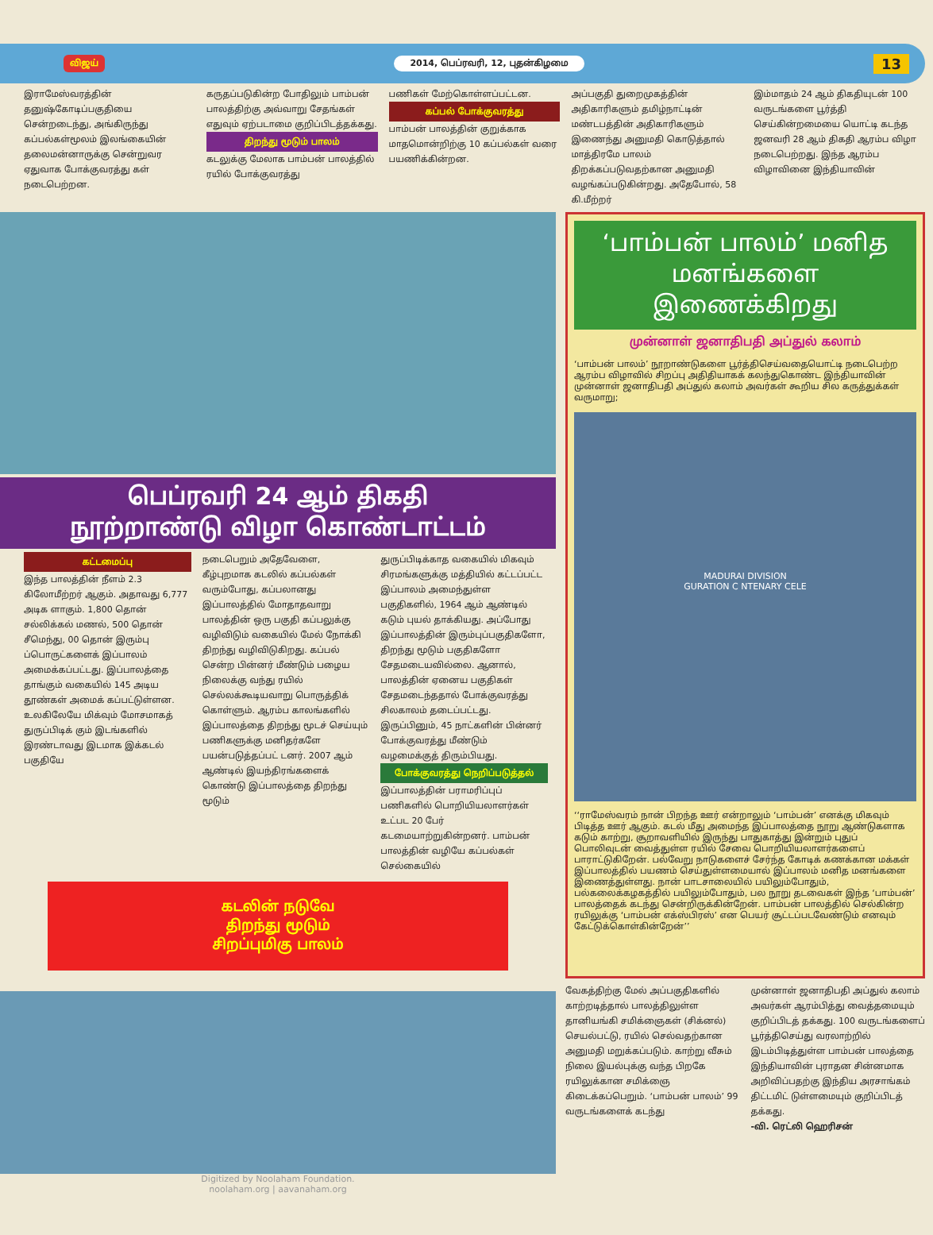விஜய் 2014, பெப்ரவரி, 12, புதன்கிழமை 13
இராமேஸ்வரத்தின் தனுஷ்கோடிப்பகுதியை சென்றடைந்து, அங்கிருந்து கப்பல்கள்மூலம் இலங்கையின் தலைமன்னாருக்கு சென்றுவர ஏதுவாக போக்குவரத்து கள் நடைபெற்றன.
கருதப்படுகின்ற போதிலும் பாம்பன் பாலத்திற்கு அவ்வாறு சேதங்கள் எதுவும் ஏற்படாமை குறிப்பிடத்தக்கது.
திறந்து மூடும் பாலம்
கடலுக்கு மேலாக பாம்பன் பாலத்தில் ரயில் போக்குவரத்து
பணிகள் மேற்கொள்ளப்பட்டன.
கப்பல் போக்குவரத்து
பாம்பன் பாலத்தின் குறுக்காக மாதமொன்றிற்கு 10 கப்பல்கள் வரை பயணிக்கின்றன.
அப்பகுதி துறைமுகத்தின் அதிகாரிகளும் தமிழ்நாட்டின் மண்டபத்தின் அதிகாரிகளும் இணைந்து அனுமதி கொடுத்தால் மாத்திரமே பாலம் திறக்கப்படுவதற்கான அனுமதி வழங்கப்படுகின்றது. அதேபோல், 58 கி.மீற்றர்
இம்மாதம் 24 ஆம் திகதியுடன் 100 வருடங்களை பூர்த்தி செய்கின்றமையை யொட்டி கடந்த ஜனவரி 28 ஆம் திகதி ஆரம்ப விழா நடைபெற்றது. இந்த ஆரம்ப விழாவினை இந்தியாவின்
பெப்ரவரி 24 ஆம் திகதி
நூற்றாண்டு விழா கொண்டாட்டம்
கட்டமைப்பு
இந்த பாலத்தின் நீளம் 2.3 கிலோமீற்றர் ஆகும். அதாவது 6,777 அடிக ளாகும். 1,800 தொன் சல்லிக்கல் மணல், 500 தொன் சீமெந்து, 00 தொன் இரும்பு ப்பொருட்களைக் இப்பாலம் அமைக்கப்பட்டது. இப்பாலத்தை தாங்கும் வகையில் 145 அடிய தூண்கள் அமைக் கப்பட்டுள்ளன. உலகிலேயே மிக்வும் மோசமாகத் துருப்பிடிக் கும் இடங்களில் இரண்டாவது இடமாக இக்கடல் பகுதியே
நடைபெறும் அதேவேளை, கீழ்புறமாக கடலில் கப்பல்கள் வரும்போது, கப்பலானது இப்பாலத்தில் மோதாதவாறு பாலத்தின் ஒரு பகுதி கப்பலுக்கு வழிவிடும் வகையில் மேல் நோக்கி திறந்து வழிவிடுகிறது. கப்பல் சென்ற பின்னர் மீண்டும் பழைய நிலைக்கு வந்து ரயில் செல்லக்கூடியவாறு பொருத்திக் கொள்ளும். ஆரம்ப காலங்களில் இப்பாலத்தை திறந்து மூடச் செய்யும் பணிகளுக்கு மனிதர்களே பயன்படுத்தப்பட் டனர். 2007 ஆம் ஆண்டில் இயந்திரங்களைக் கொண்டு இப்பாலத்தை திறந்து மூடும்
துருப்பிடிக்காத வகையில் மிகவும் சிரமங்களுக்கு மத்தியில் கட்டப்பட்ட இப்பாலம் அமைந்துள்ள பகுதிகளில், 1964 ஆம் ஆண்டில் கடும் புயல் தாக்கியது. அப்போது இப்பாலத்தின் இரும்புப்பகுதிகளோ, திறந்து மூடும் பகுதிகளோ சேதமடையவில்லை. ஆனால், பாலத்தின் ஏனைய பகுதிகள் சேதமடைந்ததால் போக்குவரத்து சிலகாலம் தடைப்பட்டது. இருப்பினும், 45 நாட்களின் பின்னர் போக்குவரத்து மீண்டும் வழமைக்குத் திரும்பியது.
போக்குவரத்து நெறிப்படுத்தல்
இப்பாலத்தின் பராமரிப்புப் பணிகளில் பொறியியலாளர்கள் உட்பட 20 பேர் கடமையாற்றுகின்றனர். பாம்பன் பாலத்தின் வழியே கப்பல்கள் செல்கையில்
கடலின் நடுவே
திறந்து மூடும்
சிறப்புமிகு பாலம்
‘பாம்பன் பாலம்’ மனித மனங்களை இணைக்கிறது
முன்னாள் ஜனாதிபதி அப்துல் கலாம்
‘பாம்பன் பாலம்’ நூறாண்டுகளை பூர்த்திசெய்வதையொட்டி நடைபெற்ற ஆரம்ப விழாவில் சிறப்பு அதிதியாகக் கலந்துகொண்ட இந்தியாவின் முன்னாள் ஜனாதிபதி அப்துல் கலாம் அவர்கள் கூறிய சில கருத்துக்கள் வருமாறு;
MADURAI DIVISION
GURATION C NTENARY CELE
‘‘ராமேஸ்வரம் நான் பிறந்த ஊர் என்றாலும் ‘பாம்பன்’ எனக்கு மிகவும் பிடித்த ஊர் ஆகும். கடல் மீது அமைந்த இப்பாலத்தை நூறு ஆண்டுகளாக கடும் காற்று, சூறாவளியில் இருந்து பாதுகாத்து இன்றும் புதுப் பொலிவுடன் வைத்துள்ள ரயில் சேவை பொறியியலாளர்களைப் பாராட்டுகிறேன். பல்வேறு நாடுகளைச் சேர்ந்த கோடிக் கணக்கான மக்கள் இப்பாலத்தில் பயணம் செய்துள்ளமையால் இப்பாலம் மனித மனங்களை இணைத்துள்ளது. நான் பாடசாலையில் பயிலும்போதும், பல்கலைக்கழகத்தில் பயிலும்போதும், பல நூறு தடவைகள் இந்த ‘பாம்பன்’ பாலத்தைக் கடந்து சென்றிருக்கின்றேன். பாம்பன் பாலத்தில் செல்கின்ற ரயிலுக்கு ‘பாம்பன் எக்ஸ்பிரஸ்’ என பெயர் சூட்டப்படவேண்டும் எனவும் கேட்டுக்கொள்கின்றேன்’’
Digitized by Noolaham Foundation.
noolaham.org | aavanaham.org
வேகத்திற்கு மேல் அப்பகுதிகளில் காற்றடித்தால் பாலத்திலுள்ள தானியங்கி சமிக்ஞைகள் (சிக்னல்) செயல்பட்டு, ரயில் செல்வதற்கான அனுமதி மறுக்கப்படும். காற்று வீசும் நிலை இயல்புக்கு வந்த பிறகே ரயிலுக்கான சமிக்ஞை கிடைக்கப்பெறும். ‘பாம்பன் பாலம்’ 99 வருடங்களைக் கடந்து
முன்னாள் ஜனாதிபதி அப்துல் கலாம் அவர்கள் ஆரம்பித்து வைத்தமையும் குறிப்பிடத் தக்கது. 100 வருடங்களைப் பூர்த்திசெய்து வரலாற்றில் இடம்பிடித்துள்ள பாம்பன் பாலத்தை இந்தியாவின் புராதன சின்னமாக அறிவிப்பதற்கு இந்திய அரசாங்கம் திட்டமிட் டுள்ளமையும் குறிப்பிடத் தக்கது.
-வி. ரெட்லி ஹெரிசன்